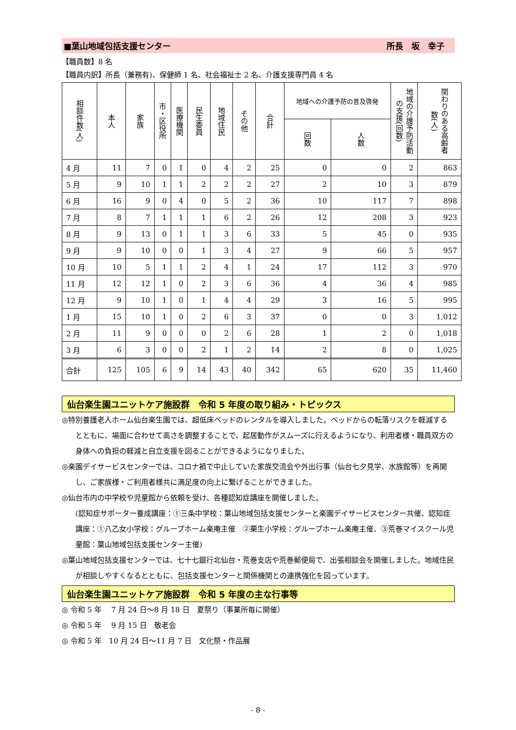■葉山地域包括支援センター 所長　坂　幸子　
【職員数】8 名
【職員内訳】所長（兼務有)、保健師 1 名、社会福祉士 2 名、介護支援専門員 4 名
| 相談件数(人) | 本人 | 家族 | 市・区役所 | 医療機関 | 民生委員 | 地域住民 | その他 | 合計 | 地域への介護予防の普及啓発 | | 地域の介護予防活動の支援(回数) | 関わりのある高齢者数(人) |
| --- | --- | --- | --- | --- | --- | --- | --- | --- | --- | --- | --- | --- |
| | | | | | | | | | 回数 | 人数 | | |
| 4 月 | 11 | 7 | 0 | 1 | 0 | 4 | 2 | 25 | 0 | 0 | 2 | 863 |
| 5 月 | 9 | 10 | 1 | 1 | 2 | 2 | 2 | 27 | 2 | 10 | 3 | 879 |
| 6 月 | 16 | 9 | 0 | 4 | 0 | 5 | 2 | 36 | 10 | 117 | 7 | 898 |
| 7 月 | 8 | 7 | 1 | 1 | 1 | 6 | 2 | 26 | 12 | 208 | 3 | 923 |
| 8 月 | 9 | 13 | 0 | 1 | 1 | 3 | 6 | 33 | 5 | 45 | 0 | 935 |
| 9 月 | 9 | 10 | 0 | 0 | 1 | 3 | 4 | 27 | 9 | 66 | 5 | 957 |
| 10 月 | 10 | 5 | 1 | 1 | 2 | 4 | 1 | 24 | 17 | 112 | 3 | 970 |
| 11 月 | 12 | 12 | 1 | 0 | 2 | 3 | 6 | 36 | 4 | 36 | 4 | 985 |
| 12 月 | 9 | 10 | 1 | 0 | 1 | 4 | 4 | 29 | 3 | 16 | 5 | 995 |
| 1 月 | 15 | 10 | 1 | 0 | 2 | 6 | 3 | 37 | 0 | 0 | 3 | 1,012 |
| 2 月 | 11 | 9 | 0 | 0 | 0 | 2 | 6 | 28 | 1 | 2 | 0 | 1,018 |
| 3 月 | 6 | 3 | 0 | 0 | 2 | 1 | 2 | 14 | 2 | 8 | 0 | 1,025 |
| 合計 | 125 | 105 | 6 | 9 | 14 | 43 | 40 | 342 | 65 | 620 | 35 | 11,460 |
仙台楽生園ユニットケア施設群　令和 5 年度の取り組み・トピックス
◎特別養護老人ホーム仙台楽生園では、超低床ベッドのレンタルを導入しました。ベッドからの転落リスクを軽減するとともに、場面に合わせて高さを調整することで、起居動作がスムーズに行えるようになり、利用者様・職員双方の身体への負担の軽減と自立支援を図ることができるようになりました。
◎楽園デイサービスセンターでは、コロナ禍で中止していた家族交流会や外出行事（仙台七夕見学、水族館等）を再開し、ご家族様・ご利用者様共に満足度の向上に繋げることができました。
◎仙台市内の中学校や児童館から依頼を受け、各種認知症講座を開催しました。
(認知症サポーター養成講座：①三条中学校：葉山地域包括支援センターと楽園デイサービスセンター共催、認知症講座：①八乙女小学校：グループホーム楽庵主催　②栗生小学校：グループホーム楽庵主催、③荒巻マイスクール児童館：葉山地域包括支援センター主催)
◎葉山地域包括支援センターでは、七十七銀行北仙台・荒巻支店や荒巻郵便局で、出張相談会を開催しました。地域住民が相談しやすくなるとともに、包括支援センターと関係機関との連携強化を図っています。
仙台楽生園ユニットケア施設群　令和 5 年度の主な行事等
◎ 令和 5 年　 7 月 24 日～8 月 18 日　夏祭り（事業所毎に開催）
◎ 令和 5 年　 9 月 15 日　敬老会
◎ 令和 5 年　10 月 24 日～11 月 7 日　文化祭・作品展
- 8 -